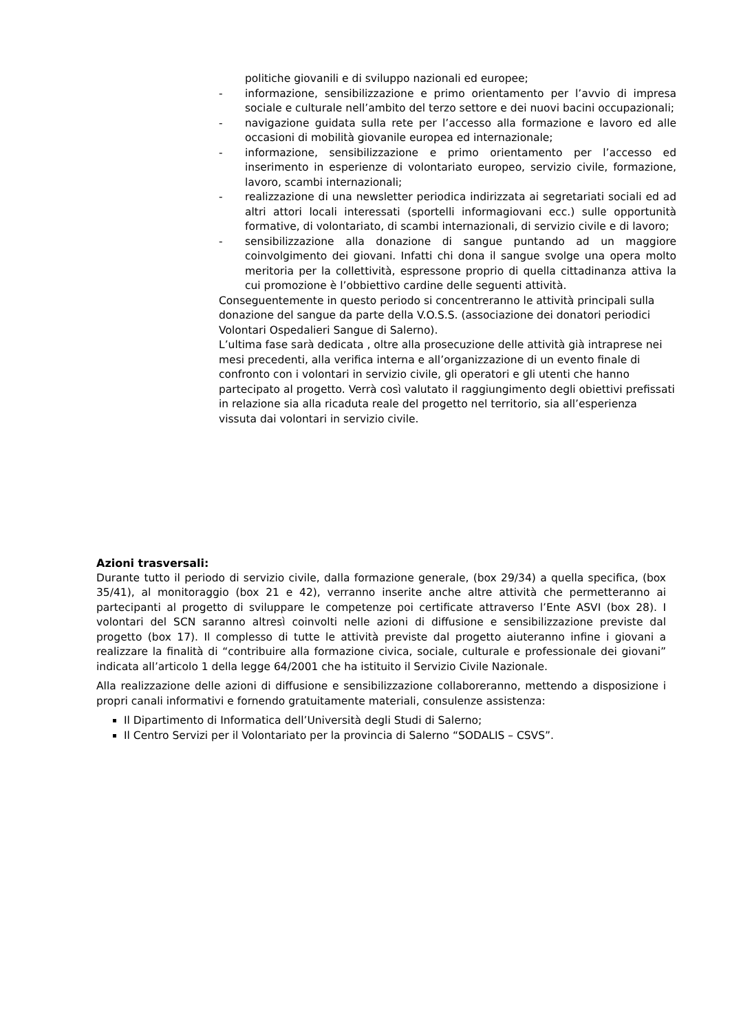politiche giovanili e di sviluppo nazionali ed europee;
- informazione, sensibilizzazione e primo orientamento per l’avvio di impresa sociale e culturale nell’ambito del terzo settore e dei nuovi bacini occupazionali;
- navigazione guidata sulla rete per l’accesso alla formazione e lavoro ed alle occasioni di mobilità giovanile europea ed internazionale;
- informazione, sensibilizzazione e primo orientamento per l’accesso ed inserimento in esperienze di volontariato europeo, servizio civile, formazione, lavoro, scambi internazionali;
- realizzazione di una newsletter periodica indirizzata ai segretariati sociali ed ad altri attori locali interessati (sportelli informagiovani ecc.) sulle opportunità formative, di volontariato, di scambi internazionali, di servizio civile e di lavoro;
- sensibilizzazione alla donazione di sangue puntando ad un maggiore coinvolgimento dei giovani. Infatti chi dona il sangue svolge una opera molto meritoria per la collettività, espressone proprio di quella cittadinanza attiva la cui promozione è l’obbiettivo cardine delle seguenti attività.
Conseguentemente in questo periodo si concentreranno le attività principali sulla donazione del sangue da parte della V.O.S.S. (associazione dei donatori periodici Volontari Ospedalieri Sangue di Salerno).
L’ultima fase sarà dedicata , oltre alla prosecuzione delle attività già intraprese nei mesi precedenti, alla verifica interna e all’organizzazione di un evento finale di confronto con i volontari in servizio civile, gli operatori e gli utenti che hanno partecipato al progetto. Verrà così valutato il raggiungimento degli obiettivi prefissati in relazione sia alla ricaduta reale del progetto nel territorio, sia all’esperienza vissuta dai volontari in servizio civile.
Azioni trasversali:
Durante tutto il periodo di servizio civile, dalla formazione generale, (box 29/34) a quella specifica, (box 35/41), al monitoraggio (box 21 e 42), verranno inserite anche altre attività che permetteranno ai partecipanti al progetto di sviluppare le competenze poi certificate attraverso l’Ente ASVI (box 28). I volontari del SCN saranno altresì coinvolti nelle azioni di diffusione e sensibilizzazione previste dal progetto (box 17). Il complesso di tutte le attività previste dal progetto aiuteranno infine i giovani a realizzare la finalità di “contribuire alla formazione civica, sociale, culturale e professionale dei giovani” indicata all’articolo 1 della legge 64/2001 che ha istituito il Servizio Civile Nazionale.
Alla realizzazione delle azioni di diffusione e sensibilizzazione collaboreranno, mettendo a disposizione i propri canali informativi e fornendo gratuitamente materiali, consulenze assistenza:
Il Dipartimento di Informatica dell’Università degli Studi di Salerno;
Il Centro Servizi per il Volontariato per la provincia di Salerno “SODALIS – CSVS”.